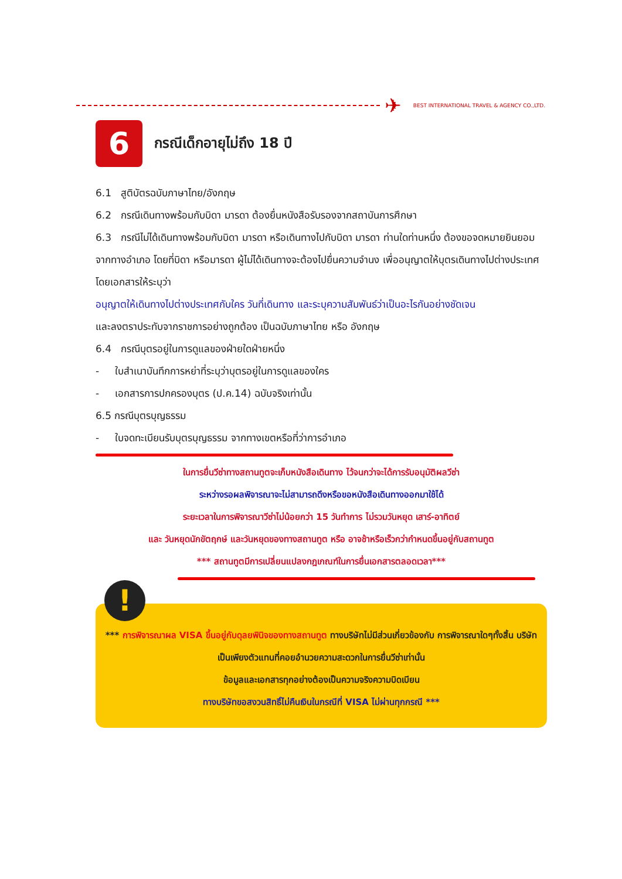✈
BEST INTERNATIONAL TRAVEL & AGENCY CO.,LTD.
6
กรณีเด็กอายุไม่ถึง 18 ปี
6.1 สูติบัตรฉบับภาษาไทย/อังกฤษ
6.2 กรณีเดินทางพร้อมกับบิดา มารดา ต้องยื่นหนังสือรับรองจากสถาบันการศึกษา
6.3 กรณีไม่ได้เดินทางพร้อมกับบิดา มารดา หรือเดินทางไปกับบิดา มารดา ท่านใดท่านหนึ่ง ต้องขอจดหมายยินยอมจากทางอำเภอ โดยที่บิดา หรือมารดา ผู้ไม่ได้เดินทางจะต้องไปยื่นความจำนง เพื่ออนุญาตให้บุตรเดินทางไปต่างประเทศ โดยเอกสารให้ระบุว่า
อนุญาตให้เดินทางไปต่างประเทศกับใคร วันที่เดินทาง และระบุความสัมพันธ์ว่าเป็นอะไรกันอย่างชัดเจน
และลงตราประทับจากราชการอย่างถูกต้อง เป็นฉบับภาษาไทย หรือ อังกฤษ
6.4 กรณีบุตรอยู่ในการดูแลของฝ่ายใดฝ่ายหนึ่ง
- ใบสำเนาบันทึกการหย่าที่ระบุว่าบุตรอยู่ในการดูแลของใคร
- เอกสารการปกครองบุตร (ป.ค.14) ฉบับจริงเท่านั้น
6.5 กรณีบุตรบุญธรรม
- ใบจดทะเบียนรับบุตรบุญธรรม จากทางเขตหรือที่ว่าการอำเภอ
ในการยื่นวีซ่าทางสถานทูตจะเก็บหนังสือเดินทาง ไว้จนกว่าจะได้การรับอนุมัติผลวีซ่า
ระหว่างรอผลพิจารณาจะไม่สามารถดึงหรือขอหนังสือเดินทางออกมาใช้ได้
ระยะเวลาในการพิจารณาวีซ่าไม่น้อยกว่า 15 วันทำการ ไม่รวมวันหยุด เสาร์-อาทิตย์
และ วันหยุดนักขัตฤกษ์ และวันหยุดของทางสถานทูต หรือ อาจช้าหรือเร็วกว่ากำหนดขึ้นอยู่กับสถานทูต
*** สถานทูตมีการเปลี่ยนแปลงกฎเกณฑ์ในการยื่นเอกสารตลอดเวลา***
!
*** การพิจารณาผล VISA ขึ้นอยู่กับดุลยพินิจของทางสถานทูต ทางบริษัทไม่มีส่วนเกี่ยวข้องกับ การพิจารณาใดๆทั้งสิ้น บริษัทเป็นเพียงตัวแทนที่คอยอำนวยความสะดวกในการยื่นวีซ่าเท่านั้น
ข้อมูลและเอกสารทุกอย่างต้องเป็นความจริงความบิดเบียน
ทางบริษัทขอสงวนสิทธิ์ไม่คืนเงินในกรณีที่ VISA ไม่ผ่านทุกกรณี ***